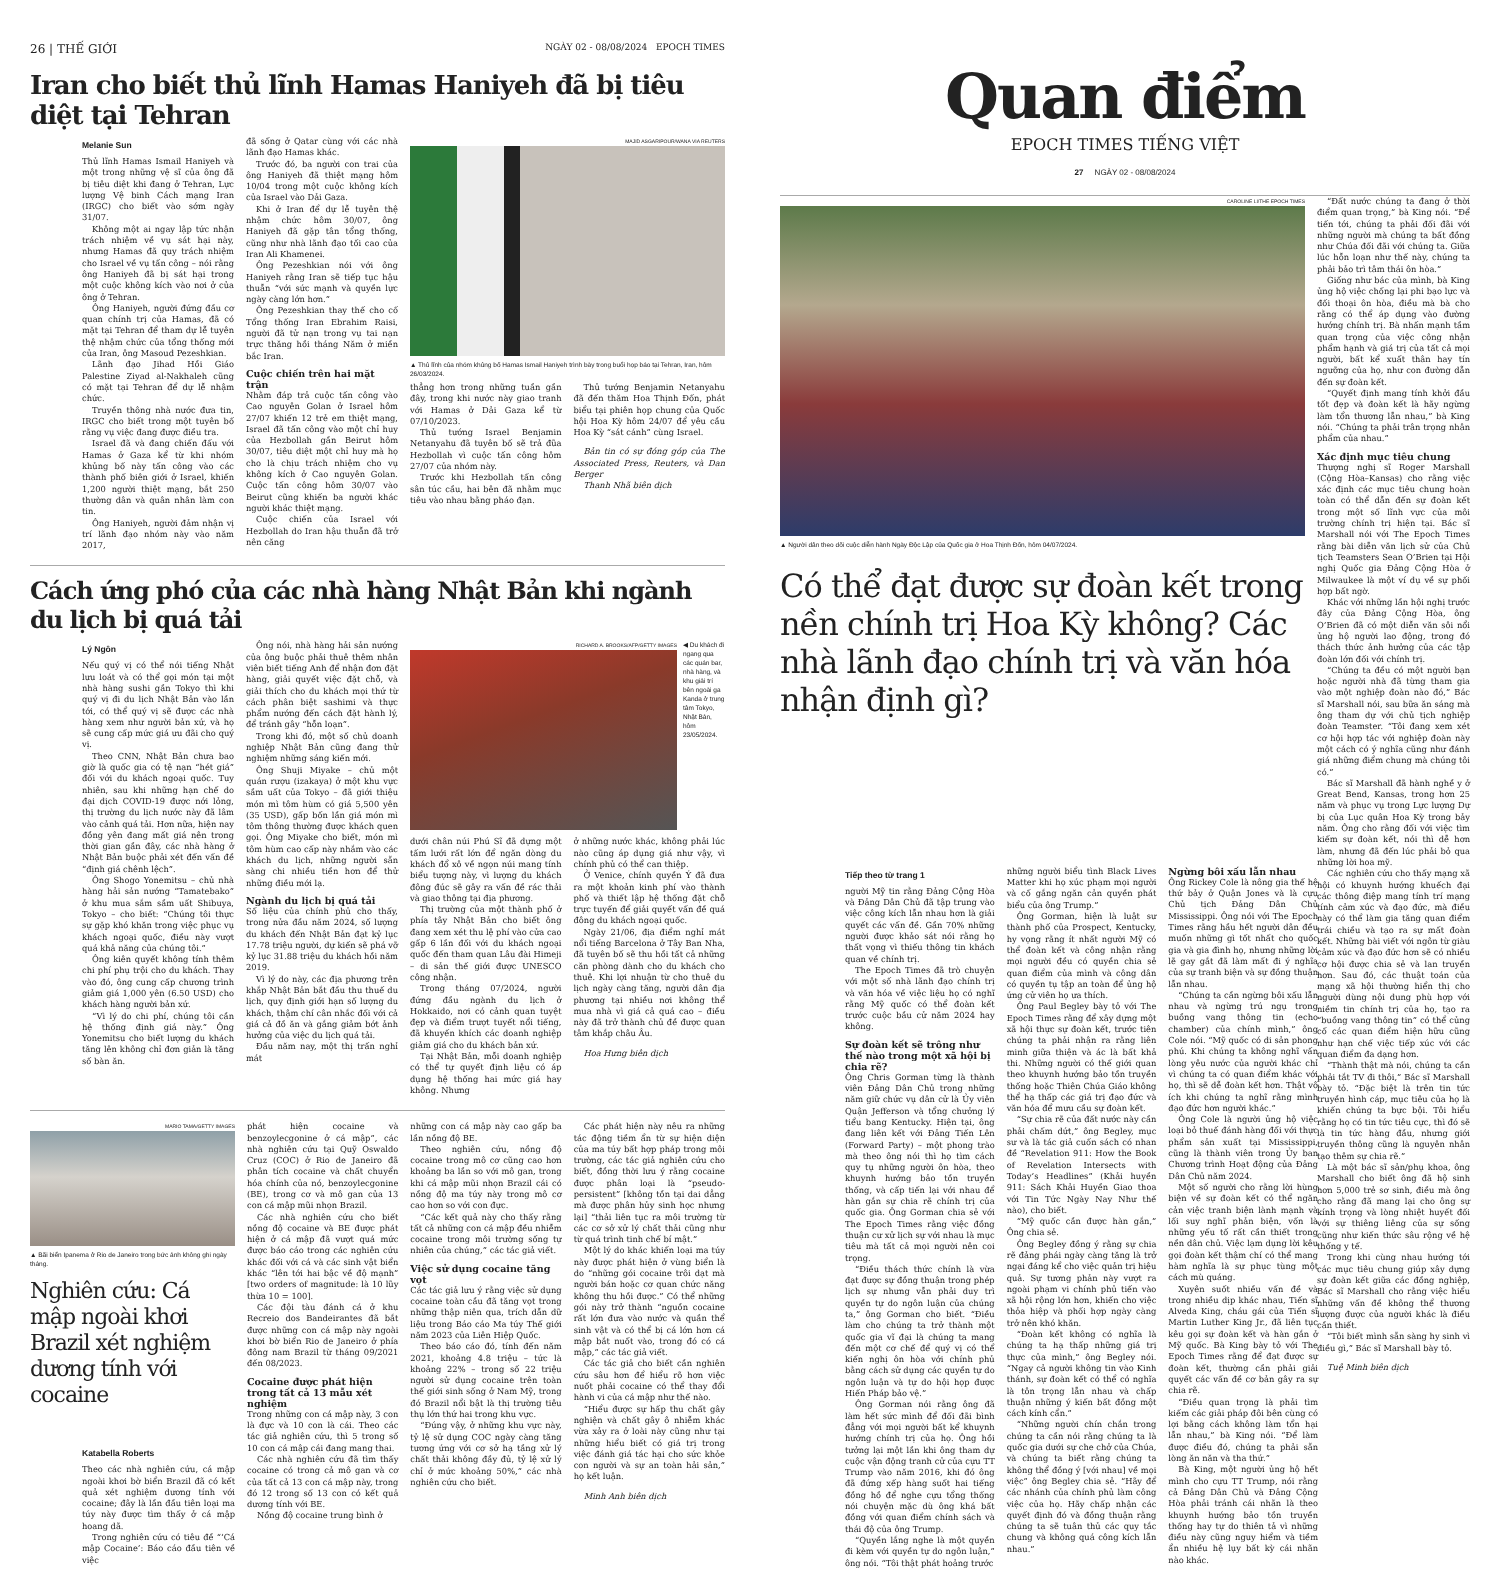26 | THẾ GIỚI NGÀY 02 - 08/08/2024 EPOCH TIMES
Iran cho biết thủ lĩnh Hamas Haniyeh đã bị tiêu diệt tại Tehran
Melanie Sun
Thủ lĩnh Hamas Ismail Haniyeh và một trong những vệ sĩ của ông đã bị tiêu diệt khi đang ở Tehran, Lực lượng Vệ binh Cách mạng Iran (IRGC) cho biết vào sớm ngày 31/07.
Không một ai ngay lập tức nhận trách nhiệm về vụ sát hại này, nhưng Hamas đã quy trách nhiệm cho Israel về vụ tấn công – nói rằng ông Haniyeh đã bị sát hại trong một cuộc không kích vào nơi ở của ông ở Tehran.
Ông Haniyeh, người đứng đầu cơ quan chính trị của Hamas, đã có mặt tại Tehran để tham dự lễ tuyên thệ nhậm chức của tổng thống mới của Iran, ông Masoud Pezeshkian.
Lãnh đạo Jihad Hồi Giáo Palestine Ziyad al-Nakhaleh cũng có mặt tại Tehran để dự lễ nhậm chức.
Truyền thông nhà nước đưa tin, IRGC cho biết trong một tuyên bố rằng vụ việc đang được điều tra.
Israel đã và đang chiến đấu với Hamas ở Gaza kể từ khi nhóm khủng bố này tấn công vào các thành phố biên giới ở Israel, khiến 1,200 người thiệt mạng, bắt 250 thường dân và quân nhân làm con tin.
Ông Haniyeh, người đảm nhận vị trí lãnh đạo nhóm này vào năm 2017,
đã sống ở Qatar cùng với các nhà lãnh đạo Hamas khác.
Trước đó, ba người con trai của ông Haniyeh đã thiệt mạng hôm 10/04 trong một cuộc không kích của Israel vào Dải Gaza.
Khi ở Iran để dự lễ tuyên thệ nhậm chức hôm 30/07, ông Haniyeh đã gặp tân tổng thống, cũng như nhà lãnh đạo tối cao của Iran Ali Khamenei.
Ông Pezeshkian nói với ông Haniyeh rằng Iran sẽ tiếp tục hậu thuẫn “với sức mạnh và quyền lực ngày càng lớn hơn.”
Ông Pezeshkian thay thế cho cố Tổng thống Iran Ebrahim Raisi, người đã tử nạn trong vụ tai nạn trực thăng hồi tháng Năm ở miền bắc Iran.
Cuộc chiến trên hai mặt trận
Nhằm đáp trả cuộc tấn công vào Cao nguyên Golan ở Israel hôm 27/07 khiến 12 trẻ em thiệt mạng, Israel đã tấn công vào một chỉ huy của Hezbollah gần Beirut hôm 30/07, tiêu diệt một chỉ huy mà họ cho là chịu trách nhiệm cho vụ không kích ở Cao nguyên Golan. Cuộc tấn công hôm 30/07 vào Beirut cũng khiến ba người khác người khác thiệt mạng.
Cuộc chiến của Israel với Hezbollah do Iran hậu thuẫn đã trở nên căng
MAJID ASGARIPOUR/WANA VIA REUTERS
▲ Thủ lĩnh của nhóm khủng bố Hamas Ismail Haniyeh trình bày trong buổi họp báo tại Tehran, Iran, hôm 26/03/2024.
thẳng hơn trong những tuần gần đây, trong khi nước này giao tranh với Hamas ở Dải Gaza kể từ 07/10/2023.
Thủ tướng Israel Benjamin Netanyahu đã tuyên bố sẽ trả đũa Hezbollah vì cuộc tấn công hôm 27/07 của nhóm này.
Trước khi Hezbollah tấn công sân túc cầu, hai bên đã nhằm mục tiêu vào nhau bằng pháo đạn.
Thủ tướng Benjamin Netanyahu đã đến thăm Hoa Thịnh Đốn, phát biểu tại phiên họp chung của Quốc hội Hoa Kỳ hôm 24/07 để yêu cầu Hoa Kỳ “sát cánh” cùng Israel.
Bản tin có sự đóng góp của The Associated Press, Reuters, và Dan Berger
Thanh Nhã biên dịch
Cách ứng phó của các nhà hàng Nhật Bản khi ngành du lịch bị quá tải
Lý Ngôn
Nếu quý vị có thể nói tiếng Nhật lưu loát và có thể gọi món tại một nhà hàng sushi gần Tokyo thì khi quý vị đi du lịch Nhật Bản vào lần tới, có thể quý vị sẽ được các nhà hàng xem như người bản xứ, và họ sẽ cung cấp mức giá ưu đãi cho quý vị.
Theo CNN, Nhật Bản chưa bao giờ là quốc gia có tệ nạn “hét giá” đối với du khách ngoại quốc. Tuy nhiên, sau khi những hạn chế do đại dịch COVID-19 được nới lỏng, thị trường du lịch nước này đã lâm vào cảnh quá tải. Hơn nữa, hiện nay đồng yên đang mất giá nên trong thời gian gần đây, các nhà hàng ở Nhật Bản buộc phải xét đến vấn đề “định giá chênh lệch”.
Ông Shogo Yonemitsu – chủ nhà hàng hải sản nướng “Tamatebako” ở khu mua sắm sầm uất Shibuya, Tokyo – cho biết: “Chúng tôi thực sự gặp khó khăn trong việc phục vụ khách ngoại quốc, điều này vượt quá khả năng của chúng tôi.”
Ông kiên quyết không tính thêm chi phí phụ trội cho du khách. Thay vào đó, ông cung cấp chương trình giảm giá 1,000 yên (6.50 USD) cho khách hàng người bản xứ.
“Vì lý do chi phí, chúng tôi cần hệ thống định giá này.” Ông Yonemitsu cho biết lượng du khách tăng lên không chỉ đơn giản là tăng số bàn ăn.
Ông nói, nhà hàng hải sản nướng của ông buộc phải thuê thêm nhân viên biết tiếng Anh để nhận đơn đặt hàng, giải quyết việc đặt chỗ, và giải thích cho du khách mọi thứ từ cách phân biệt sashimi và thực phẩm nướng đến cách đặt hành lý, để tránh gây “hỗn loạn”.
Trong khi đó, một số chủ doanh nghiệp Nhật Bản cũng đang thử nghiệm những sáng kiến mới.
Ông Shuji Miyake – chủ một quán rượu (izakaya) ở một khu vực sầm uất của Tokyo – đã giới thiệu món mì tôm hùm có giá 5,500 yên (35 USD), gấp bốn lần giá món mì tôm thông thường được khách quen gọi. Ông Miyake cho biết, món mì tôm hùm cao cấp này nhắm vào các khách du lịch, những người sẵn sàng chi nhiều tiền hơn để thử những điều mới lạ.
Ngành du lịch bị quá tải
Số liệu của chính phủ cho thấy, trong nửa đầu năm 2024, số lượng du khách đến Nhật Bản đạt kỷ lục 17.78 triệu người, dự kiến sẽ phá vỡ kỷ lục 31.88 triệu du khách hồi năm 2019.
Vì lý do này, các địa phương trên khắp Nhật Bản bắt đầu thu thuế du lịch, quy định giới hạn số lượng du khách, thậm chí cân nhắc đối với cả giá cả đồ ăn và gắng giảm bớt ảnh hưởng của việc du lịch quá tải.
Đầu năm nay, một thị trấn nghỉ mát
RICHARD A. BROOKS/AFP/GETTY IMAGES
◀ Du khách đi ngang qua các quán bar, nhà hàng, và khu giải trí bên ngoài ga Kanda ở trung tâm Tokyo, Nhật Bản, hôm 23/05/2024.
dưới chân núi Phú Sĩ đã dựng một tấm lưới rất lớn để ngăn dòng du khách đổ xô về ngọn núi mang tính biểu tượng này, vì lượng du khách đông đúc sẽ gây ra vấn đề rác thải và giao thông tại địa phương.
Thị trường của một thành phố ở phía tây Nhật Bản cho biết ông đang xem xét thu lệ phí vào cửa cao gấp 6 lần đối với du khách ngoại quốc đến tham quan Lâu đài Himeji – di sản thế giới được UNESCO công nhận.
Trong tháng 07/2024, người đứng đầu ngành du lịch ở Hokkaido, nơi có cảnh quan tuyệt đẹp và điểm trượt tuyết nổi tiếng, đã khuyến khích các doanh nghiệp giảm giá cho du khách bản xứ.
Tại Nhật Bản, mỗi doanh nghiệp có thể tự quyết định liệu có áp dụng hệ thống hai mức giá hay không. Nhưng
ở những nước khác, không phải lúc nào cũng áp dụng giá như vậy, vì chính phủ có thể can thiệp.
Ở Venice, chính quyền Ý đã đưa ra một khoản kinh phí vào thành phố và thiết lập hệ thống đặt chỗ trực tuyến để giải quyết vấn đề quá đông du khách ngoại quốc.
Ngày 21/06, địa điểm nghỉ mát nổi tiếng Barcelona ở Tây Ban Nha, đã tuyên bố sẽ thu hồi tất cả những căn phòng dành cho du khách cho thuê. Khi lợi nhuận từ cho thuê du lịch ngày càng tăng, người dân địa phương tại nhiều nơi không thể mua nhà vì giá cả quá cao – điều này đã trở thành chủ đề được quan tâm khắp châu Âu.
Hoa Hưng biên dịch
MARIO TAMA/GETTY IMAGES
▲ Bãi biển Ipanema ở Rio de Janeiro trong bức ảnh không ghi ngày tháng.
Nghiên cứu: Cá mập ngoài khơi Brazil xét nghiệm dương tính với cocaine
Katabella Roberts
Theo các nhà nghiên cứu, cá mập ngoài khơi bờ biển Brazil đã có kết quả xét nghiệm dương tính với cocaine; đây là lần đầu tiên loại ma túy này được tìm thấy ở cá mập hoang dã.
Trong nghiên cứu có tiêu đề “‘Cá mập Cocaine’: Báo cáo đầu tiên về việc
phát hiện cocaine và benzoylecgonine ở cá mập”, các nhà nghiên cứu tại Quỹ Oswaldo Cruz (COC) ở Rio de Janeiro đã phân tích cocaine và chất chuyển hóa chính của nó, benzoylecgonine (BE), trong cơ và mô gan của 13 con cá mập mũi nhọn Brazil.
Các nhà nghiên cứu cho biết nồng độ cocaine và BE được phát hiện ở cá mập đã vượt quá mức được báo cáo trong các nghiên cứu khác đối với cá và các sinh vật biển khác “lên tới hai bậc về độ mạnh” [two orders of magnitude: là 10 lũy thừa 10 = 100].
Các đội tàu đánh cá ở khu Recreio dos Bandeirantes đã bắt được những con cá mập này ngoài khơi bờ biển Rio de Janeiro ở phía đông nam Brazil từ tháng 09/2021 đến 08/2023.
Cocaine được phát hiện trong tất cả 13 mẫu xét nghiệm
Trong những con cá mập này, 3 con là đực và 10 con là cái. Theo các tác giả nghiên cứu, thì 5 trong số 10 con cá mập cái đang mang thai.
Các nhà nghiên cứu đã tìm thấy cocaine có trong cả mô gan và cơ của tất cả 13 con cá mập này, trong đó 12 trong số 13 con có kết quả dương tính với BE.
Nồng độ cocaine trung bình ở
những con cá mập này cao gấp ba lần nồng độ BE.
Theo nghiên cứu, nồng độ cocaine trong mô cơ cũng cao hơn khoảng ba lần so với mô gan, trong khi cá mập mũi nhọn Brazil cái có nồng độ ma túy này trong mô cơ cao hơn so với con đực.
“Các kết quả này cho thấy rằng tất cả những con cá mập đều nhiễm cocaine trong môi trường sống tự nhiên của chúng,” các tác giả viết.
Việc sử dụng cocaine tăng vọt
Các tác giả lưu ý rằng việc sử dụng cocaine toàn cầu đã tăng vọt trong những thập niên qua, trích dẫn dữ liệu trong Báo cáo Ma túy Thế giới năm 2023 của Liên Hiệp Quốc.
Theo báo cáo đó, tính đến năm 2021, khoảng 4.8 triệu – tức là khoảng 22% – trong số 22 triệu người sử dụng cocaine trên toàn thế giới sinh sống ở Nam Mỹ, trong đó Brazil nổi bật là thị trường tiêu thụ lớn thứ hai trong khu vực.
“Đúng vậy, ở những khu vực này, tỷ lệ sử dụng COC ngày càng tăng tương ứng với cơ sở hạ tầng xử lý chất thải không đầy đủ, tỷ lệ xử lý chỉ ở mức khoảng 50%,” các nhà nghiên cứu cho biết.
Các phát hiện này nêu ra những tác động tiềm ẩn từ sự hiện diện của ma túy bất hợp pháp trong môi trường, các tác giả nghiên cứu cho biết, đồng thời lưu ý rằng cocaine được phân loại là “pseudo-persistent” [không tồn tại dai dẳng mà được phân hủy sinh học nhưng lại] “thải liên tục ra môi trường từ các cơ sở xử lý chất thải cũng như từ quá trình tinh chế bí mật.”
Một lý do khác khiến loại ma túy này được phát hiện ở vùng biển là do “những gói cocaine trôi dạt mà người bán hoặc cơ quan chức năng không thu hồi được.” Có thể những gói này trở thành “nguồn cocaine rất lớn đưa vào nước và quần thể sinh vật và có thể bị cá lớn hơn cá mập bắt nuốt vào, trong đó có cá mập,” các tác giả viết.
Các tác giả cho biết cần nghiên cứu sâu hơn để hiểu rõ hơn việc nuốt phải cocaine có thể thay đổi hành vi của cá mập như thế nào.
“Hiểu được sự hấp thu chất gây nghiện và chất gây ô nhiễm khác vừa xảy ra ở loài này cũng như tại những hiểu biết có giá trị trong việc đánh giá tác hại cho sức khỏe con người và sự an toàn hải sản,” họ kết luận.
Minh Anh biên dịch
Quan điểm
EPOCH TIMES TIẾNG VIỆT
27 NGÀY 02 - 08/08/2024
CAROLINE LI/THE EPOCH TIMES
▲ Người dân theo dõi cuộc diễn hành Ngày Độc Lập của Quốc gia ở Hoa Thịnh Đốn, hôm 04/07/2024.
Có thể đạt được sự đoàn kết trong nền chính trị Hoa Kỳ không? Các nhà lãnh đạo chính trị và văn hóa nhận định gì?
“Đất nước chúng ta đang ở thời điểm quan trọng,” bà King nói. “Để tiến tới, chúng ta phải đối đãi với những người mà chúng ta bất đồng như Chúa đối đãi với chúng ta. Giữa lúc hỗn loạn như thế này, chúng ta phải bảo trì tâm thái ôn hòa.”
Giống như bác của mình, bà King ủng hộ việc chống lại phi bạo lực và đối thoại ôn hòa, điều mà bà cho rằng có thể áp dụng vào đường hướng chính trị. Bà nhấn mạnh tầm quan trọng của việc công nhận phẩm hạnh và giá trị của tất cả mọi người, bất kể xuất thân hay tín ngưỡng của họ, như con đường dẫn đến sự đoàn kết.
“Quyết định mang tính khởi đầu tốt đẹp và đoàn kết là hãy ngừng làm tổn thương lẫn nhau,” bà King nói. “Chúng ta phải trân trọng nhân phẩm của nhau.”
Xác định mục tiêu chung
Thượng nghị sĩ Roger Marshall (Cộng Hòa–Kansas) cho rằng việc xác định các mục tiêu chung hoàn toàn có thể dẫn đến sự đoàn kết trong một số lĩnh vực của môi trường chính trị hiện tại. Bác sĩ Marshall nói với The Epoch Times rằng bài diễn văn lịch sử của Chủ tịch Teamsters Sean O’Brien tại Hội nghị Quốc gia Đảng Cộng Hòa ở Milwaukee là một ví dụ về sự phối hợp bất ngờ.
Khác với những lần hội nghị trước đây của Đảng Cộng Hòa, ông O’Brien đã có một diễn văn sôi nổi ủng hộ người lao động, trong đó thách thức ảnh hưởng của các tập đoàn lớn đối với chính trị.
“Chúng ta đều có một người bạn hoặc người nhà đã từng tham gia vào một nghiệp đoàn nào đó,” Bác sĩ Marshall nói, sau bữa ăn sáng mà ông tham dự với chủ tịch nghiệp đoàn Teamster. “Tôi đang xem xét cơ hội hợp tác với nghiệp đoàn này một cách có ý nghĩa cũng như đánh giá những điểm chung mà chúng tôi có.”
Bác sĩ Marshall đã hành nghề y ở Great Bend, Kansas, trong hơn 25 năm và phục vụ trong Lực lượng Dự bị của Lục quân Hoa Kỳ trong bảy năm. Ông cho rằng đối với việc tìm kiếm sự đoàn kết, nói thì dễ hơn làm, nhưng đã đến lúc phải bỏ qua những lời hoa mỹ.
Các nghiên cứu cho thấy mạng xã hội có khuynh hướng khuếch đại các thông điệp mang tính trí mạng tính cảm xúc và đạo đức, mà điều này có thể làm gia tăng quan điểm trái chiều và tạo ra sự mất đoàn kết. Những bài viết với ngôn từ giàu cảm xúc và đạo đức hơn sẽ có nhiều cơ hội được chia sẻ và lan truyền hơn. Sau đó, các thuật toán của mạng xã hội thường hiển thị cho người dùng nội dung phù hợp với niềm tin chính trị của họ, tạo ra “buồng vang thông tin” có thể củng cố các quan điểm hiện hữu cũng như hạn chế việc tiếp xúc với các quan điểm đa dạng hơn.
“Thành thật mà nói, chúng ta cần phải tắt TV đi thôi,” Bác sĩ Marshall bày tỏ. “Đặc biệt là trên tin tức truyền hình cáp, mục tiêu của họ là khiến chúng ta bực bội. Tôi hiểu rằng họ có tin tức tiêu cực, thì đó sẽ là tin tức hàng đầu, nhưng giới truyền thông cũng là nguyên nhân tạo thêm sự chia rẽ.”
Là một bác sĩ sản/phụ khoa, ông Marshall cho biết ông đã hộ sinh hơn 5,000 trẻ sơ sinh, điều mà ông cho rằng đã mang lại cho ông sự kính trọng và lòng nhiệt huyết đối với sự thiêng liêng của sự sống cũng như kiến thức sâu rộng về hệ thống y tế.
Trong khi cùng nhau hướng tới các mục tiêu chung giúp xây dựng sự đoàn kết giữa các đồng nghiệp, Bác sĩ Marshall cho rằng việc hiểu những vấn đề không thể thương lượng được của người khác là điều cần thiết.
“Tôi biết mình sẵn sàng hy sinh vì điều gì,” Bác sĩ Marshall bày tỏ.
Tuệ Minh biên dịch
Tiếp theo từ trang 1
người Mỹ tin rằng Đảng Cộng Hòa và Đảng Dân Chủ đã tập trung vào việc công kích lẫn nhau hơn là giải quyết các vấn đề. Gần 70% những người được khảo sát nói rằng họ thất vọng vì thiếu thông tin khách quan về chính trị.
The Epoch Times đã trò chuyện với một số nhà lãnh đạo chính trị và văn hóa về việc liệu họ có nghĩ rằng Mỹ quốc có thể đoàn kết trước cuộc bầu cử năm 2024 hay không.
Sự đoàn kết sẽ trông như thế nào trong một xã hội bị chia rẽ?
Ông Chris Gorman từng là thành viên Đảng Dân Chủ trong những năm giữ chức vụ dân cử là Ủy viên Quận Jefferson và tổng chưởng lý tiểu bang Kentucky. Hiện tại, ông đang liên kết với Đảng Tiến Lên (Forward Party) – một phong trào mà theo ông nói thì họ tìm cách quy tụ những người ôn hòa, theo khuynh hướng bảo tồn truyền thống, và cấp tiến lại với nhau để hàn gắn sự chia rẽ chính trị của quốc gia. Ông Gorman chia sẻ với The Epoch Times rằng việc đồng thuận cư xử lịch sự với nhau là mục tiêu mà tất cả mọi người nên coi trọng.
“Điều thách thức chính là vừa đạt được sự đồng thuận trong phép lịch sự nhưng vẫn phải duy trì quyền tự do ngôn luận của chúng ta,” ông Gorman cho biết. “Điều làm cho chúng ta trở thành một quốc gia vĩ đại là chúng ta mang đến một cơ chế để quý vị có thể kiến nghị ôn hòa với chính phủ bằng cách sử dụng các quyền tự do ngôn luận và tự do hội họp được Hiến Pháp bảo vệ.”
Ông Gorman nói rằng ông đã làm hết sức mình để đối đãi bình đẳng với mọi người bất kể khuynh hướng chính trị của họ. Ông hồi tưởng lại một lần khi ông tham dự cuộc vận động tranh cử của cựu TT Trump vào năm 2016, khi đó ông đã đứng xếp hàng suốt hai tiếng đồng hồ để nghe cựu tổng thống nói chuyện mặc dù ông khá bất đồng với quan điểm chính sách và thái độ của ông Trump.
“Quyền lắng nghe là một quyền đi kèm với quyền tự do ngôn luận,” ông nói. “Tôi thật phát hoảng trước
những người biểu tình Black Lives Matter khi họ xúc phạm mọi người và cố gắng ngăn cản quyền phát biểu của ông Trump.”
Ông Gorman, hiện là luật sư thành phố của Prospect, Kentucky, hy vọng rằng ít nhất người Mỹ có thể đoàn kết và công nhận rằng mọi người đều có quyền chia sẻ quan điểm của mình và công dân có quyền tụ tập an toàn để ủng hộ ứng cử viên họ ưa thích.
Ông Paul Begley bày tỏ với The Epoch Times rằng để xây dựng một xã hội thực sự đoàn kết, trước tiên chúng ta phải nhận ra rằng liên minh giữa thiện và ác là bất khả thi. Những người có thế giới quan theo khuynh hướng bảo tồn truyền thống hoặc Thiên Chúa Giáo không thể hạ thấp các giá trị đạo đức và văn hóa để mưu cầu sự đoàn kết.
“Sự chia rẽ của đất nước này cần phải chấm dứt,” ông Begley, mục sư và là tác giả cuốn sách có nhan đề “Revelation 911: How the Book of Revelation Intersects with Today’s Headlines” (Khải huyền 911: Sách Khải Huyền Giao thoa với Tin Tức Ngày Nay Như thế nào), cho biết.
“Mỹ quốc cần được hàn gắn,” Ông chia sẻ.
Ông Begley đồng ý rằng sự chia rẽ đảng phái ngày càng tăng là trở ngại đáng kể cho việc quản trị hiệu quả. Sự tương phản này vượt ra ngoài phạm vi chính phủ tiến vào xã hội rộng lớn hơn, khiến cho việc thỏa hiệp và phối hợp ngày càng trở nên khó khăn.
“Đoàn kết không có nghĩa là chúng ta hạ thấp những giá trị thực của mình,” ông Begley nói. “Ngay cả người không tin vào Kinh thánh, sự đoàn kết có thể có nghĩa là tôn trọng lẫn nhau và chấp thuận những ý kiến bất đồng một cách kính cẩn.”
“Những người chín chắn trong chúng ta cần nói rằng chúng ta là quốc gia dưới sự che chở của Chúa, và chúng ta biết rằng chúng ta không thể đồng ý [với nhau] về mọi việc” ông Begley chia sẻ. “Hãy để các nhánh của chính phủ làm công việc của họ. Hãy chấp nhận các quyết định đó và đồng thuận rằng chúng ta sẽ tuân thủ các quy tắc chung và không quá công kích lẫn nhau.”
Ngừng bôi xấu lẫn nhau
Ông Rickey Cole là nông gia thế hệ thứ bảy ở Quận Jones và là cựu Chủ tịch Đảng Dân Chủ Mississippi. Ông nói với The Epoch Times rằng hầu hết người dân đều muốn những gì tốt nhất cho quốc gia và gia đình họ, nhưng những lời lẽ gay gắt đã làm mất đi ý nghĩa của sự tranh biện và sự đồng thuận lẫn nhau.
“Chúng ta cần ngừng bôi xấu lẫn nhau và ngừng trú ngụ trong buồng vang thông tin (echo chamber) của chính mình,” ông Cole nói. “Mỹ quốc có di sản phong phú. Khi chúng ta không nghĩ vấn lòng yêu nước của người khác chỉ vì chúng ta có quan điểm khác với họ, thì sẽ dễ đoàn kết hơn. Thật vô ích khi chúng ta nghĩ rằng mình đạo đức hơn người khác.”
Ông Cole là người ủng hộ việc loại bỏ thuế đánh hàng đối với thực phẩm sản xuất tại Mississippi, cũng là thành viên trong Ủy ban Chương trình Hoạt động của Đảng Dân Chủ năm 2024.
Một số người cho rằng lời hùng biện về sự đoàn kết có thể ngăn cản việc tranh biện lành mạnh và lối suy nghĩ phản biện, vốn là những yếu tố rất cần thiết trong nền dân chủ. Việc lạm dụng lời kêu gọi đoàn kết thậm chí có thể mang hàm nghĩa là sự phục tùng một cách mù quáng.
Xuyên suốt nhiều vấn đề và trong nhiều dịp khác nhau, Tiến sĩ Alveda King, cháu gái của Tiến sĩ Martin Luther King Jr., đã liên tục kêu gọi sự đoàn kết và hàn gắn ở Mỹ quốc. Bà King bày tỏ với The Epoch Times rằng để đạt được sự đoàn kết, thường cần phải giải quyết các vấn đề cơ bản gây ra sự chia rẽ.
“Điều quan trọng là phải tìm kiếm các giải pháp đôi bên cùng có lợi bằng cách không làm tổn hại lẫn nhau,” bà King nói. “Để làm được điều đó, chúng ta phải sẵn lòng ăn năn và tha thứ.”
Bà King, một người ủng hộ hết mình cho cựu TT Trump, nói rằng cả Đảng Dân Chủ và Đảng Cộng Hòa phải tránh cái nhãn là theo khuynh hướng bảo tồn truyền thống hay tự do thiên tả vì những điều này cũng nguy hiểm và tiềm ẩn nhiều hệ lụy bất kỳ cái nhãn nào khác.